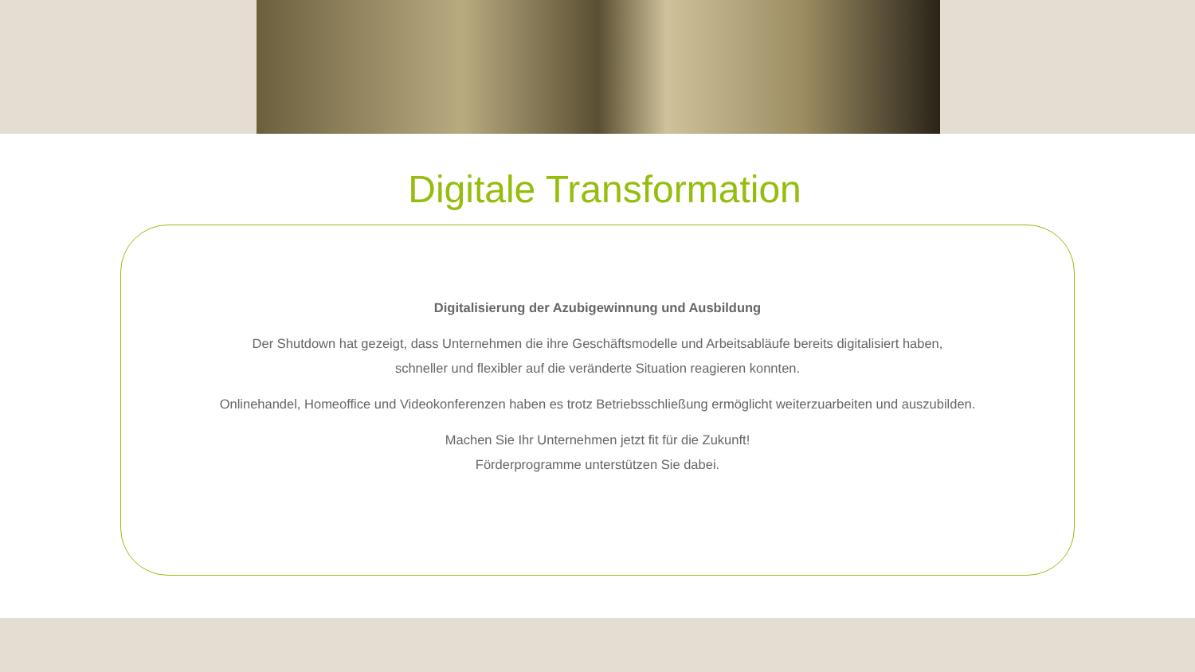Digitale Transformation
Digitalisierung der Azubigewinnung und Ausbildung
Der Shutdown hat gezeigt, dass Unternehmen die ihre Geschäftsmodelle und Arbeitsabläufe bereits digitalisiert haben,
schneller und flexibler auf die veränderte Situation reagieren konnten.
Onlinehandel, Homeoffice und Videokonferenzen haben es trotz Betriebsschließung ermöglicht weiterzuarbeiten und auszubilden.
Machen Sie Ihr Unternehmen jetzt fit für die Zukunft!
Förderprogramme unterstützen Sie dabei.